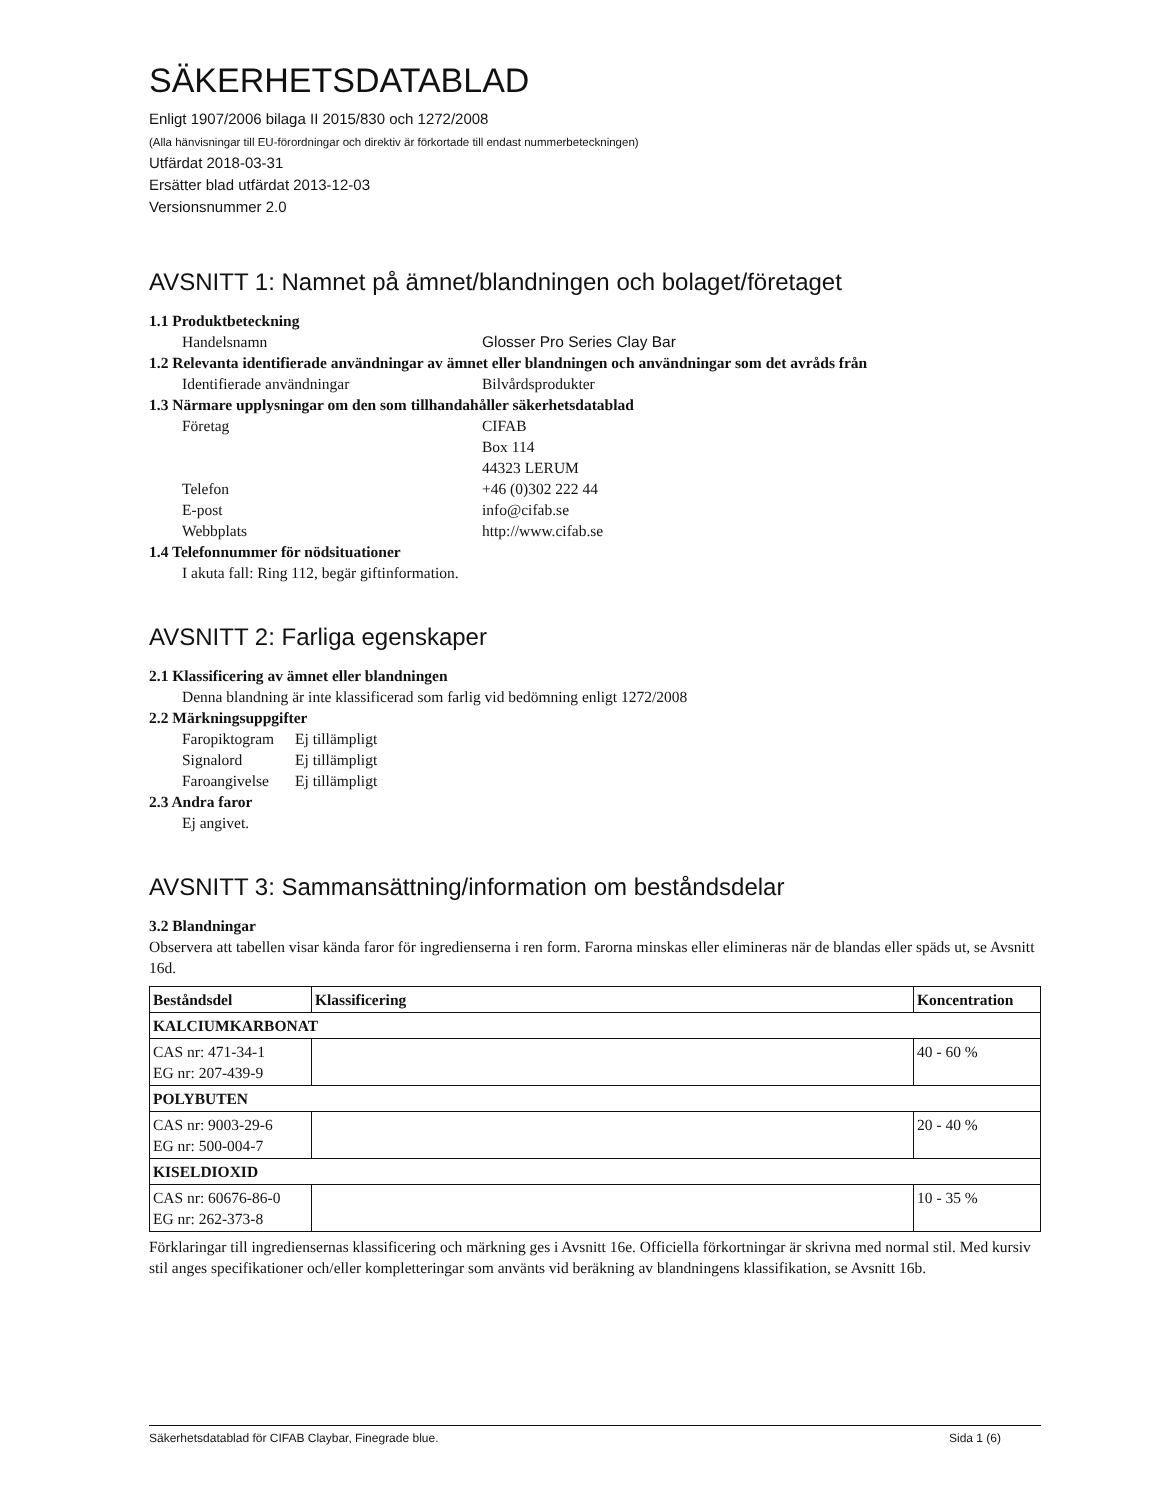SÄKERHETSDATABLAD
Enligt 1907/2006 bilaga II 2015/830 och 1272/2008
(Alla hänvisningar till EU-förordningar och direktiv är förkortade till endast nummerbeteckningen)
Utfärdat 2018-03-31
Ersätter blad utfärdat 2013-12-03
Versionsnummer 2.0
AVSNITT 1: Namnet på ämnet/blandningen och bolaget/företaget
1.1 Produktbeteckning
Handelsnamn Glosser Pro Series Clay Bar
1.2 Relevanta identifierade användningar av ämnet eller blandningen och användningar som det avråds från
Identifierade användningar Bilvårdsprodukter
1.3 Närmare upplysningar om den som tillhandahåller säkerhetsdatablad
Företag CIFAB
Box 114
44323 LERUM
Telefon +46 (0)302 222 44
E-post info@cifab.se
Webbplats http://www.cifab.se
1.4 Telefonnummer för nödsituationer
I akuta fall: Ring 112, begär giftinformation.
AVSNITT 2: Farliga egenskaper
2.1 Klassificering av ämnet eller blandningen
Denna blandning är inte klassificerad som farlig vid bedömning enligt 1272/2008
2.2 Märkningsuppgifter
Faropiktogram Ej tillämpligt
Signalord Ej tillämpligt
Faroangivelse Ej tillämpligt
2.3 Andra faror
Ej angivet.
AVSNITT 3: Sammansättning/information om beståndsdelar
3.2 Blandningar
Observera att tabellen visar kända faror för ingredienserna i ren form. Farorna minskas eller elimineras när de blandas eller späds ut, se Avsnitt 16d.
| Beståndsdel | Klassificering | Koncentration |
| --- | --- | --- |
| KALCIUMKARBONAT | | |
| CAS nr: 471-34-1 EG nr: 207-439-9 | | 40 - 60 % |
| POLYBUTEN | | |
| CAS nr: 9003-29-6 EG nr: 500-004-7 | | 20 - 40 % |
| KISELDIOXID | | |
| CAS nr: 60676-86-0 EG nr: 262-373-8 | | 10 - 35 % |
Förklaringar till ingrediensernas klassificering och märkning ges i Avsnitt 16e. Officiella förkortningar är skrivna med normal stil. Med kursiv stil anges specifikationer och/eller kompletteringar som använts vid beräkning av blandningens klassifikation, se Avsnitt 16b.
Säkerhetsdatablad för CIFAB Claybar, Finegrade blue. Sida 1 (6)